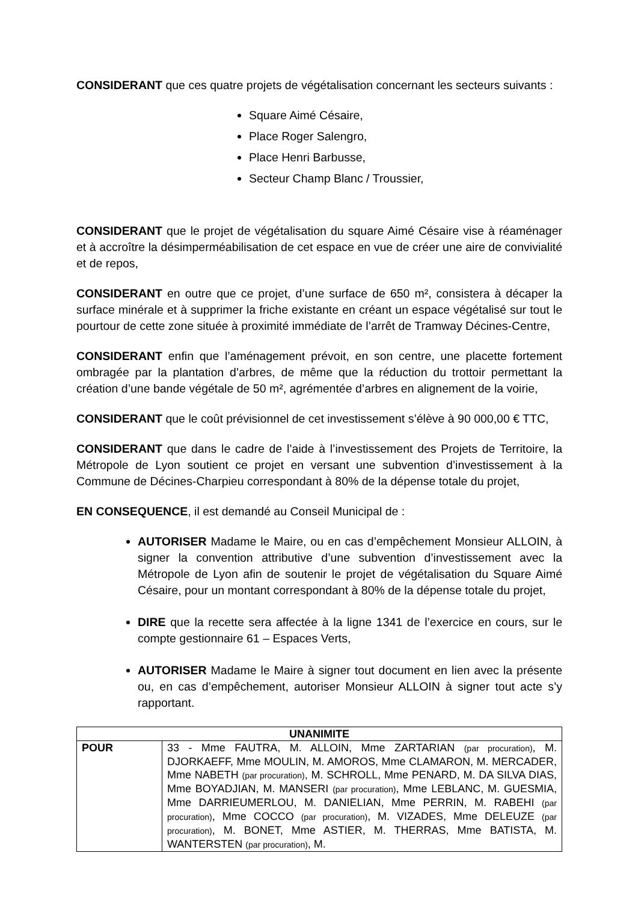CONSIDERANT que ces quatre projets de végétalisation concernant les secteurs suivants :
Square Aimé Césaire,
Place Roger Salengro,
Place Henri Barbusse,
Secteur Champ Blanc / Troussier,
CONSIDERANT que le projet de végétalisation du square Aimé Césaire vise à réaménager et à accroître la désimperméabilisation de cet espace en vue de créer une aire de convivialité et de repos,
CONSIDERANT en outre que ce projet, d’une surface de 650 m², consistera à décaper la surface minérale et à supprimer la friche existante en créant un espace végétalisé sur tout le pourtour de cette zone située à proximité immédiate de l’arrêt de Tramway Décines-Centre,
CONSIDERANT enfin que l’aménagement prévoit, en son centre, une placette fortement ombragée par la plantation d’arbres, de même que la réduction du trottoir permettant la création d’une bande végétale de 50 m², agrémentée d’arbres en alignement de la voirie,
CONSIDERANT que le coût prévisionnel de cet investissement s’élève à 90 000,00 € TTC,
CONSIDERANT que dans le cadre de l’aide à l’investissement des Projets de Territoire, la Métropole de Lyon soutient ce projet en versant une subvention d’investissement à la Commune de Décines-Charpieu correspondant à 80% de la dépense totale du projet,
EN CONSEQUENCE, il est demandé au Conseil Municipal de :
AUTORISER Madame le Maire, ou en cas d’empêchement Monsieur ALLOIN, à signer la convention attributive d’une subvention d’investissement avec la Métropole de Lyon afin de soutenir le projet de végétalisation du Square Aimé Césaire, pour un montant correspondant à 80% de la dépense totale du projet,
DIRE que la recette sera affectée à la ligne 1341 de l’exercice en cours, sur le compte gestionnaire 61 – Espaces Verts,
AUTORISER Madame le Maire à signer tout document en lien avec la présente ou, en cas d’empêchement, autoriser Monsieur ALLOIN à signer tout acte s’y rapportant.
| UNANIMITE | |
| --- | --- |
| POUR | 33 - Mme FAUTRA, M. ALLOIN, Mme ZARTARIAN (par procuration) , M. DJORKAEFF, Mme MOULIN, M. AMOROS, Mme CLAMARON, M. MERCADER, Mme NABETH (par procuration) , M. SCHROLL, Mme PENARD, M. DA SILVA DIAS, Mme BOYADJIAN, M. MANSERI (par procuration) , Mme LEBLANC, M. GUESMIA, Mme DARRIEUMERLOU, M. DANIELIAN, Mme PERRIN, M. RABEHI (par procuration) , Mme COCCO (par procuration) , M. VIZADES, Mme DELEUZE (par procuration) , M. BONET, Mme ASTIER, M. THERRAS, Mme BATISTA, M. WANTERSTEN (par procuration) , M. |